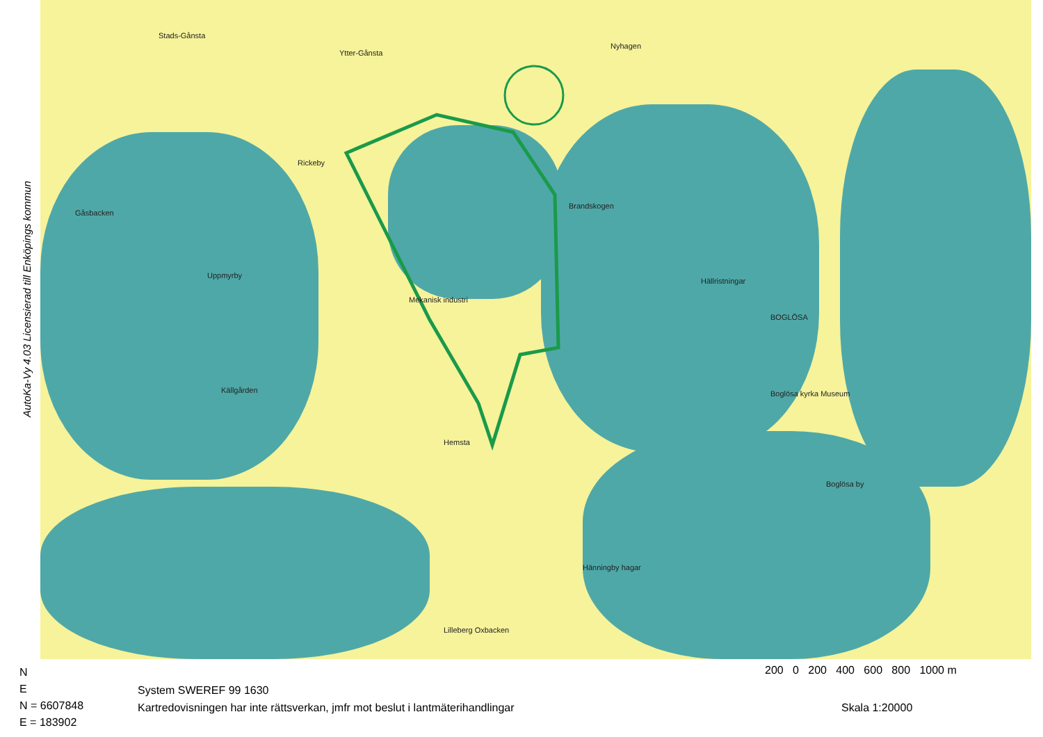Stads-Gånsta
Ytter-Gånsta
Nyhagen
Rickeby
Brandskogen
Gåsbacken
Uppmyrby
Mekanisk industri
Hällristningar
BOGLÖSA
Boglösa kyrka Museum
Hemsta
Boglösa by
Källgården
Hänningby hagar
Lilleberg Oxbacken
AutoKa-Vy 4.03 Licensierad till Enköpings kommun
N
E
N = 6607848
E = 183902
System SWEREF 99 1630
Kartredovisningen har inte rättsverkan, jmfr mot beslut i lantmäterihandlingar
200 0 200 400 600 800 1000 m
Skala 1:20000